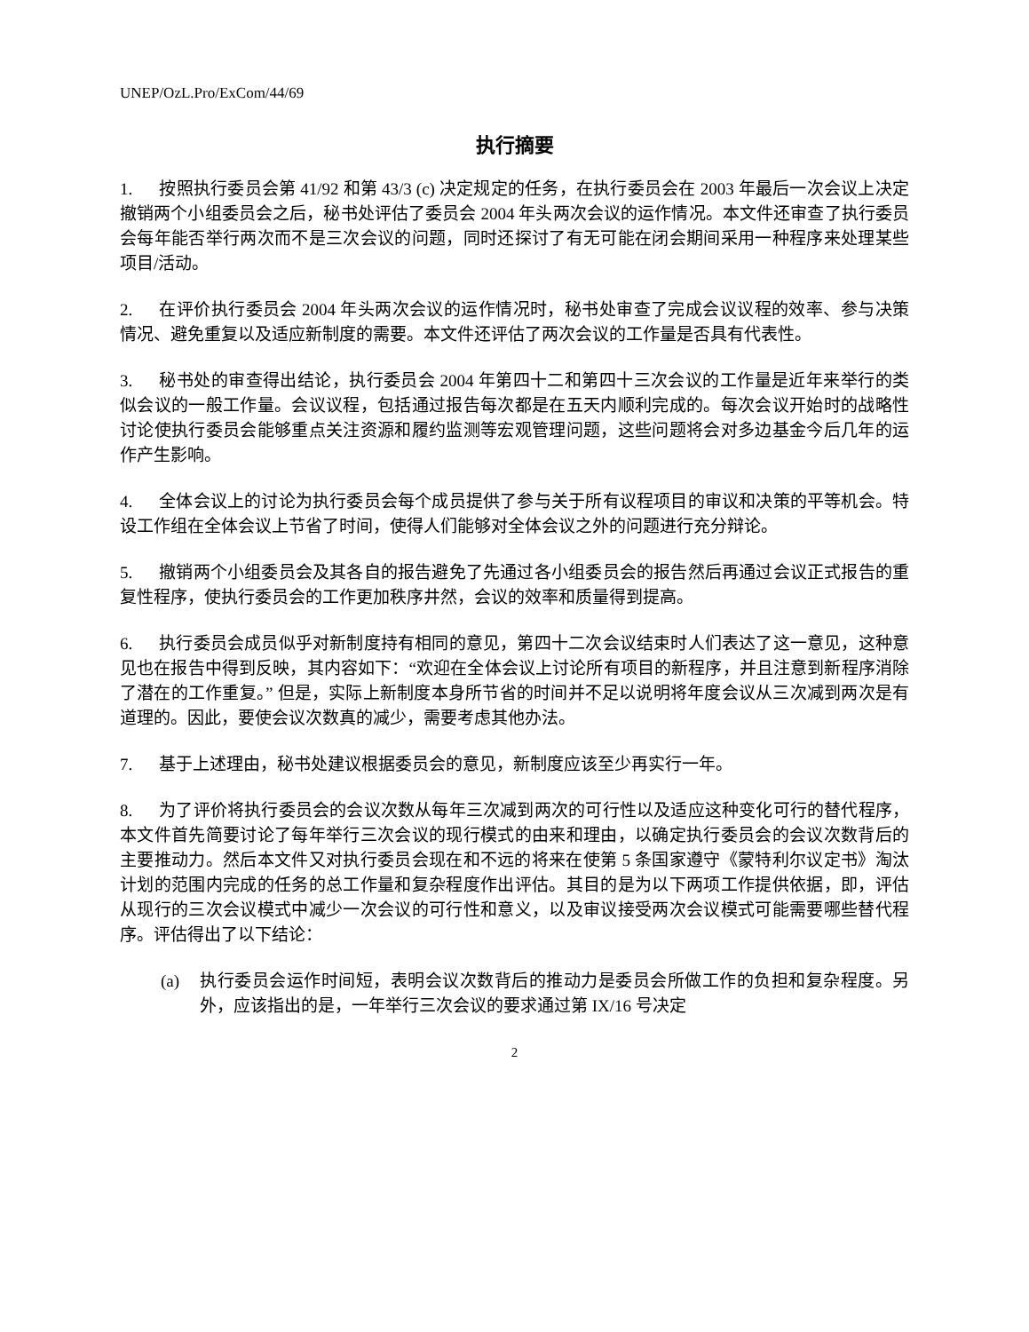UNEP/OzL.Pro/ExCom/44/69
执行摘要
1. 按照执行委员会第 41/92 和第 43/3 (c) 决定规定的任务，在执行委员会在 2003 年最后一次会议上决定撤销两个小组委员会之后，秘书处评估了委员会 2004 年头两次会议的运作情况。本文件还审查了执行委员会每年能否举行两次而不是三次会议的问题，同时还探讨了有无可能在闭会期间采用一种程序来处理某些项目/活动。
2. 在评价执行委员会 2004 年头两次会议的运作情况时，秘书处审查了完成会议议程的效率、参与决策情况、避免重复以及适应新制度的需要。本文件还评估了两次会议的工作量是否具有代表性。
3. 秘书处的审查得出结论，执行委员会 2004 年第四十二和第四十三次会议的工作量是近年来举行的类似会议的一般工作量。会议议程，包括通过报告每次都是在五天内顺利完成的。每次会议开始时的战略性讨论使执行委员会能够重点关注资源和履约监测等宏观管理问题，这些问题将会对多边基金今后几年的运作产生影响。
4. 全体会议上的讨论为执行委员会每个成员提供了参与关于所有议程项目的审议和决策的平等机会。特设工作组在全体会议上节省了时间，使得人们能够对全体会议之外的问题进行充分辩论。
5. 撤销两个小组委员会及其各自的报告避免了先通过各小组委员会的报告然后再通过会议正式报告的重复性程序，使执行委员会的工作更加秩序井然，会议的效率和质量得到提高。
6. 执行委员会成员似乎对新制度持有相同的意见，第四十二次会议结束时人们表达了这一意见，这种意见也在报告中得到反映，其内容如下：“欢迎在全体会议上讨论所有项目的新程序，并且注意到新程序消除了潜在的工作重复。” 但是，实际上新制度本身所节省的时间并不足以说明将年度会议从三次减到两次是有道理的。因此，要使会议次数真的减少，需要考虑其他办法。
7. 基于上述理由，秘书处建议根据委员会的意见，新制度应该至少再实行一年。
8. 为了评价将执行委员会的会议次数从每年三次减到两次的可行性以及适应这种变化可行的替代程序，本文件首先简要讨论了每年举行三次会议的现行模式的由来和理由，以确定执行委员会的会议次数背后的主要推动力。然后本文件又对执行委员会现在和不远的将来在使第 5 条国家遵守《蒙特利尔议定书》淘汰计划的范围内完成的任务的总工作量和复杂程度作出评估。其目的是为以下两项工作提供依据，即，评估从现行的三次会议模式中减少一次会议的可行性和意义，以及审议接受两次会议模式可能需要哪些替代程序。评估得出了以下结论：
(a) 执行委员会运作时间短，表明会议次数背后的推动力是委员会所做工作的负担和复杂程度。另外，应该指出的是，一年举行三次会议的要求通过第 IX/16 号决定
2